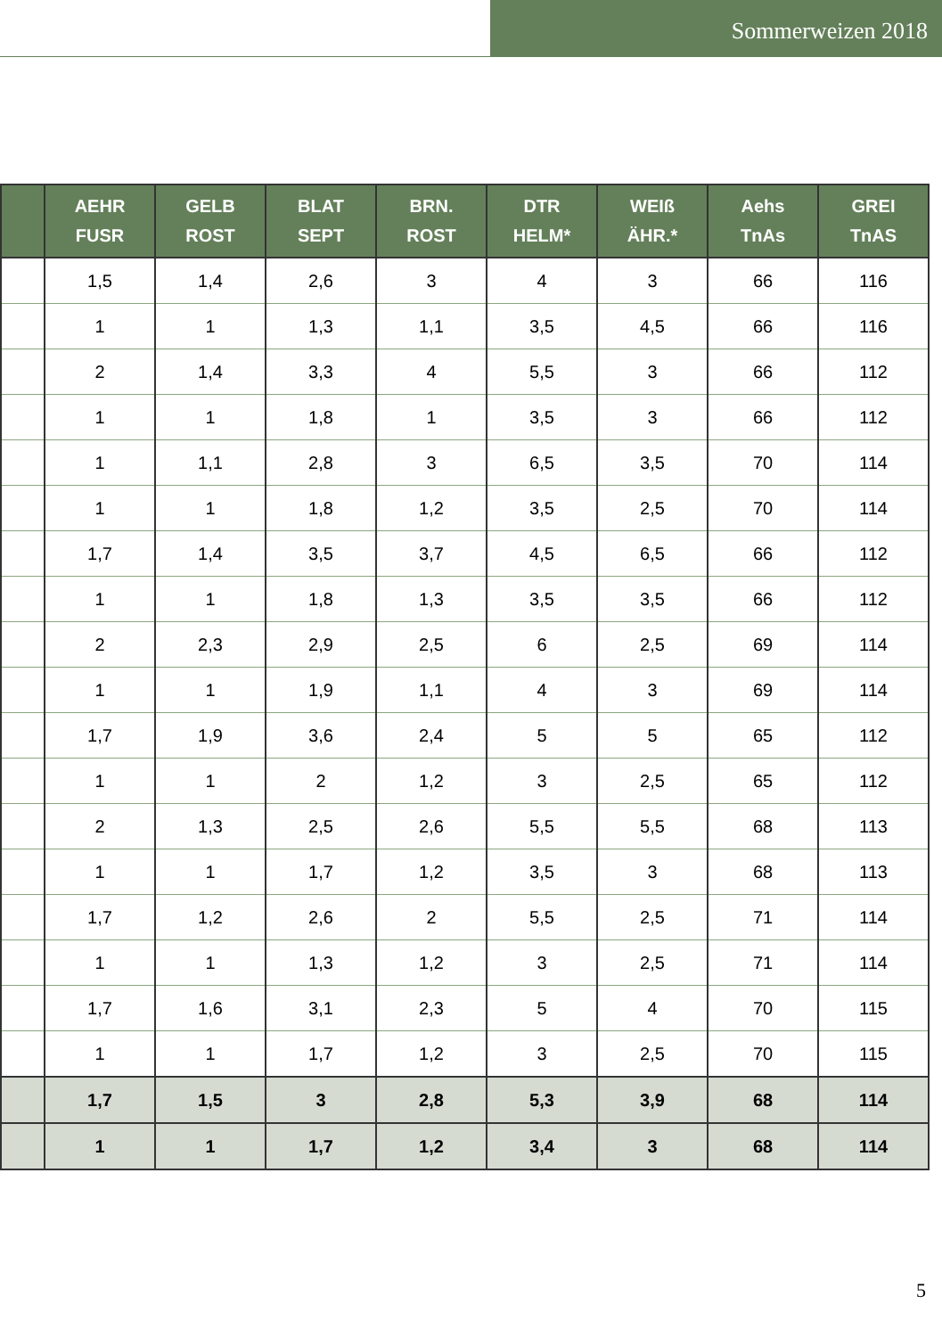Sommerweizen 2018
| | AEHR FUSR | GELB ROST | BLAT SEPT | BRN. ROST | DTR HELM* | WEIß ÄHR.* | Aehs TnAs | GREI TnAS |
| --- | --- | --- | --- | --- | --- | --- | --- | --- |
| | 1,5 | 1,4 | 2,6 | 3 | 4 | 3 | 66 | 116 |
| | 1 | 1 | 1,3 | 1,1 | 3,5 | 4,5 | 66 | 116 |
| | 2 | 1,4 | 3,3 | 4 | 5,5 | 3 | 66 | 112 |
| | 1 | 1 | 1,8 | 1 | 3,5 | 3 | 66 | 112 |
| | 1 | 1,1 | 2,8 | 3 | 6,5 | 3,5 | 70 | 114 |
| | 1 | 1 | 1,8 | 1,2 | 3,5 | 2,5 | 70 | 114 |
| | 1,7 | 1,4 | 3,5 | 3,7 | 4,5 | 6,5 | 66 | 112 |
| | 1 | 1 | 1,8 | 1,3 | 3,5 | 3,5 | 66 | 112 |
| | 2 | 2,3 | 2,9 | 2,5 | 6 | 2,5 | 69 | 114 |
| | 1 | 1 | 1,9 | 1,1 | 4 | 3 | 69 | 114 |
| | 1,7 | 1,9 | 3,6 | 2,4 | 5 | 5 | 65 | 112 |
| | 1 | 1 | 2 | 1,2 | 3 | 2,5 | 65 | 112 |
| | 2 | 1,3 | 2,5 | 2,6 | 5,5 | 5,5 | 68 | 113 |
| | 1 | 1 | 1,7 | 1,2 | 3,5 | 3 | 68 | 113 |
| | 1,7 | 1,2 | 2,6 | 2 | 5,5 | 2,5 | 71 | 114 |
| | 1 | 1 | 1,3 | 1,2 | 3 | 2,5 | 71 | 114 |
| | 1,7 | 1,6 | 3,1 | 2,3 | 5 | 4 | 70 | 115 |
| | 1 | 1 | 1,7 | 1,2 | 3 | 2,5 | 70 | 115 |
| | 1,7 | 1,5 | 3 | 2,8 | 5,3 | 3,9 | 68 | 114 |
| | 1 | 1 | 1,7 | 1,2 | 3,4 | 3 | 68 | 114 |
5